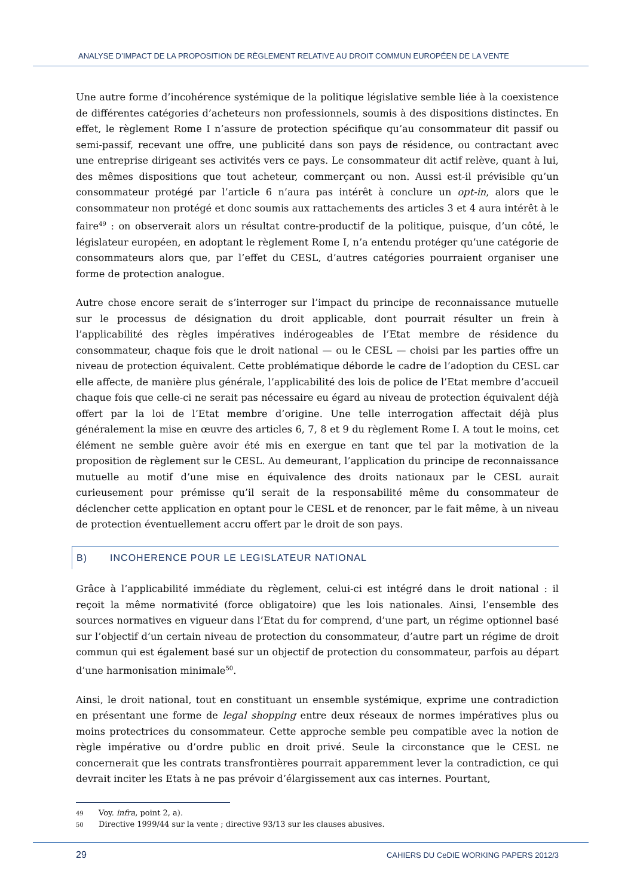ANALYSE D’IMPACT DE LA PROPOSITION DE RÈGLEMENT RELATIVE AU DROIT COMMUN EUROPÉEN DE LA VENTE
Une autre forme d’incohérence systémique de la politique législative semble liée à la coexistence de différentes catégories d’acheteurs non professionnels, soumis à des dispositions distinctes. En effet, le règlement Rome I n’assure de protection spécifique qu’au consommateur dit passif ou semi-passif, recevant une offre, une publicité dans son pays de résidence, ou contractant avec une entreprise dirigeant ses activités vers ce pays. Le consommateur dit actif relève, quant à lui, des mêmes dispositions que tout acheteur, commerçant ou non. Aussi est-il prévisible qu’un consommateur protégé par l’article 6 n’aura pas intérêt à conclure un opt-in, alors que le consommateur non protégé et donc soumis aux rattachements des articles 3 et 4 aura intérêt à le faire<sup>49</sup> : on observerait alors un résultat contre-productif de la politique, puisque, d’un côté, le législateur européen, en adoptant le règlement Rome I, n’a entendu protéger qu’une catégorie de consommateurs alors que, par l’effet du CESL, d’autres catégories pourraient organiser une forme de protection analogue.
Autre chose encore serait de s’interroger sur l’impact du principe de reconnaissance mutuelle sur le processus de désignation du droit applicable, dont pourrait résulter un frein à l’applicabilité des règles impératives indérogeables de l’Etat membre de résidence du consommateur, chaque fois que le droit national — ou le CESL — choisi par les parties offre un niveau de protection équivalent. Cette problématique déborde le cadre de l’adoption du CESL car elle affecte, de manière plus générale, l’applicabilité des lois de police de l’Etat membre d’accueil chaque fois que celle-ci ne serait pas nécessaire eu égard au niveau de protection équivalent déjà offert par la loi de l’Etat membre d’origine. Une telle interrogation affectait déjà plus généralement la mise en œuvre des articles 6, 7, 8 et 9 du règlement Rome I. A tout le moins, cet élément ne semble guère avoir été mis en exergue en tant que tel par la motivation de la proposition de règlement sur le CESL. Au demeurant, l’application du principe de reconnaissance mutuelle au motif d’une mise en équivalence des droits nationaux par le CESL aurait curieusement pour prémisse qu’il serait de la responsabilité même du consommateur de déclencher cette application en optant pour le CESL et de renoncer, par le fait même, à un niveau de protection éventuellement accru offert par le droit de son pays.
B) INCOHERENCE POUR LE LEGISLATEUR NATIONAL
Grâce à l’applicabilité immédiate du règlement, celui-ci est intégré dans le droit national : il reçoit la même normativité (force obligatoire) que les lois nationales. Ainsi, l’ensemble des sources normatives en vigueur dans l’Etat du for comprend, d’une part, un régime optionnel basé sur l’objectif d’un certain niveau de protection du consommateur, d’autre part un régime de droit commun qui est également basé sur un objectif de protection du consommateur, parfois au départ d’une harmonisation minimale<sup>50</sup>.
Ainsi, le droit national, tout en constituant un ensemble systémique, exprime une contradiction en présentant une forme de legal shopping entre deux réseaux de normes impératives plus ou moins protectrices du consommateur. Cette approche semble peu compatible avec la notion de règle impérative ou d’ordre public en droit privé. Seule la circonstance que le CESL ne concernerait que les contrats transfrontières pourrait apparemment lever la contradiction, ce qui devrait inciter les Etats à ne pas prévoir d’élargissement aux cas internes. Pourtant,
49 Voy. infra, point 2, a).
50 Directive 1999/44 sur la vente ; directive 93/13 sur les clauses abusives.
29 CAHIERS DU CeDIE WORKING PAPERS 2012/3